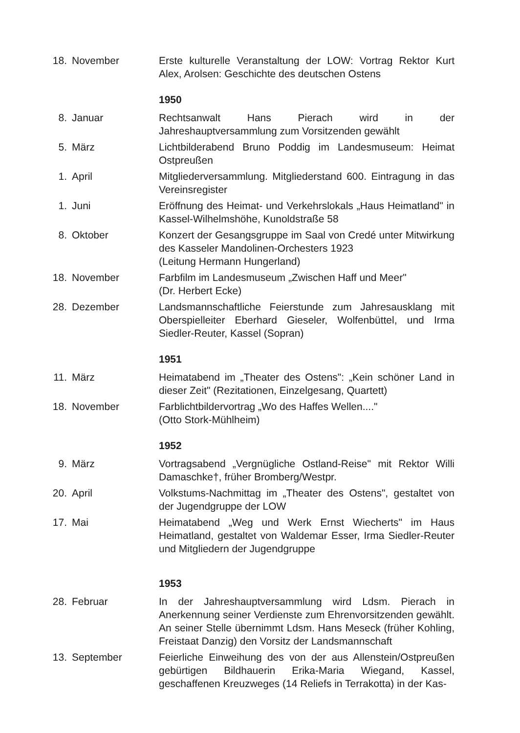18.
November Erste kulturelle Veranstaltung der LOW: Vortrag Rektor Kurt Alex, Arolsen: Geschichte des deutschen Ostens
1950
8. Januar Rechtsanwalt Hans Pierach wird in der Jahreshauptversammlung zum Vorsitzenden gewählt
5. März Lichtbilderabend Bruno Poddig im Landesmuseum: Heimat Ostpreußen
1. April Mitgliederversammlung. Mitgliederstand 600. Eintragung in das Vereinsregister
1. Juni Eröffnung des Heimat- und Verkehrslokals „Haus Heimatland" in Kassel-Wilhelmshöhe, Kunoldstraße 58
8. Oktober Konzert der Gesangsgruppe im Saal von Credé unter Mitwirkung des Kasseler Mandolinen-Orchesters 1923
(Leitung Hermann Hungerland)
18.
November Farbfilm im Landesmuseum „Zwischen Haff und Meer"
(Dr. Herbert Ecke)
28.
Dezember Landsmannschaftliche Feierstunde zum Jahresausklang mit Oberspielleiter Eberhard Gieseler, Wolfenbüttel, und Irma Siedler-Reuter, Kassel (Sopran)
1951
11.
März Heimatabend im „Theater des Ostens": „Kein schöner Land in dieser Zeit" (Rezitationen, Einzelgesang, Quartett)
18.
November Farblichtbildervortrag „Wo des Haffes Wellen...."
(Otto Stork-Mühlheim)
1952
9. März Vortragsabend „Vergnügliche Ostland-Reise" mit Rektor Willi Damaschke†, früher Bromberg/Westpr.
20.
April Volkstums-Nachmittag im „Theater des Ostens", gestaltet von der Jugendgruppe der LOW
17.
Mai Heimatabend „Weg und Werk Ernst Wiecherts" im Haus Heimatland, gestaltet von Waldemar Esser, Irma Siedler-Reuter und Mitgliedern der Jugendgruppe
1953
28.
Februar In der Jahreshauptversammlung wird Ldsm. Pierach in Anerkennung seiner Verdienste zum Ehrenvorsitzenden gewählt. An seiner Stelle übernimmt Ldsm. Hans Meseck (früher Kohling, Freistaat Danzig) den Vorsitz der Landsmannschaft
13.
September Feierliche Einweihung des von der aus Allenstein/Ostpreußen gebürtigen Bildhauerin Erika-Maria Wiegand, Kassel, geschaffenen Kreuzweges (14 Reliefs in Terrakotta) in der Kas-